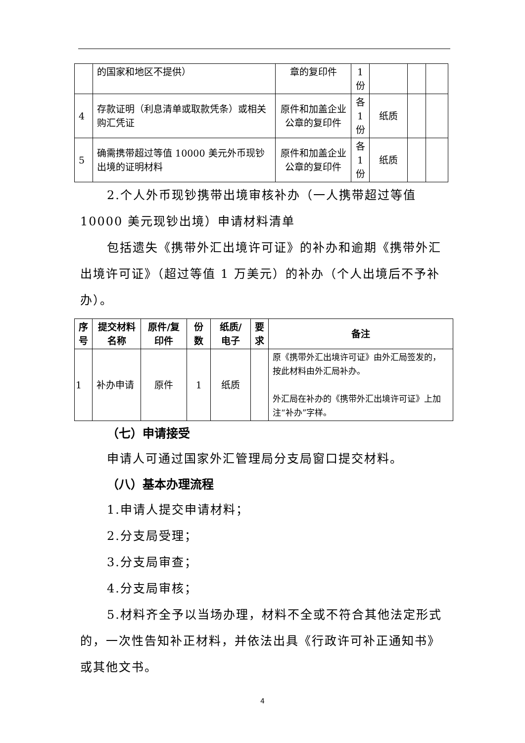| | 的国家和地区不提供） | 章的复印件 | 1 份 | | | |
| 4 | 存款证明（利息清单或取款凭条）或相关购汇凭证 | 原件和加盖企业公章的复印件 | 各 1 份 | 纸质 | | |
| 5 | 确需携带超过等值 10000 美元外币现钞出境的证明材料 | 原件和加盖企业公章的复印件 | 各 1 份 | 纸质 | | |
2.个人外币现钞携带出境审核补办（一人携带超过等值10000 美元现钞出境）申请材料清单
包括遗失《携带外汇出境许可证》的补办和逾期《携带外汇出境许可证》（超过等值 1 万美元）的补办（个人出境后不予补办）。
| 序号 | 提交材料名称 | 原件/复印件 | 份数 | 纸质/电子 | 要求 | 备注 |
| --- | --- | --- | --- | --- | --- | --- |
| 1 | 补办申请 | 原件 | 1 | 纸质 | | 原《携带外汇出境许可证》由外汇局签发的，按此材料由外汇局补办。 外汇局在补办的《携带外汇出境许可证》上加注“补办”字样。 |
（七）申请接受
申请人可通过国家外汇管理局分支局窗口提交材料。
（八）基本办理流程
1.申请人提交申请材料；
2.分支局受理；
3.分支局审查；
4.分支局审核；
5.材料齐全予以当场办理，材料不全或不符合其他法定形式的，一次性告知补正材料，并依法出具《行政许可补正通知书》或其他文书。
4